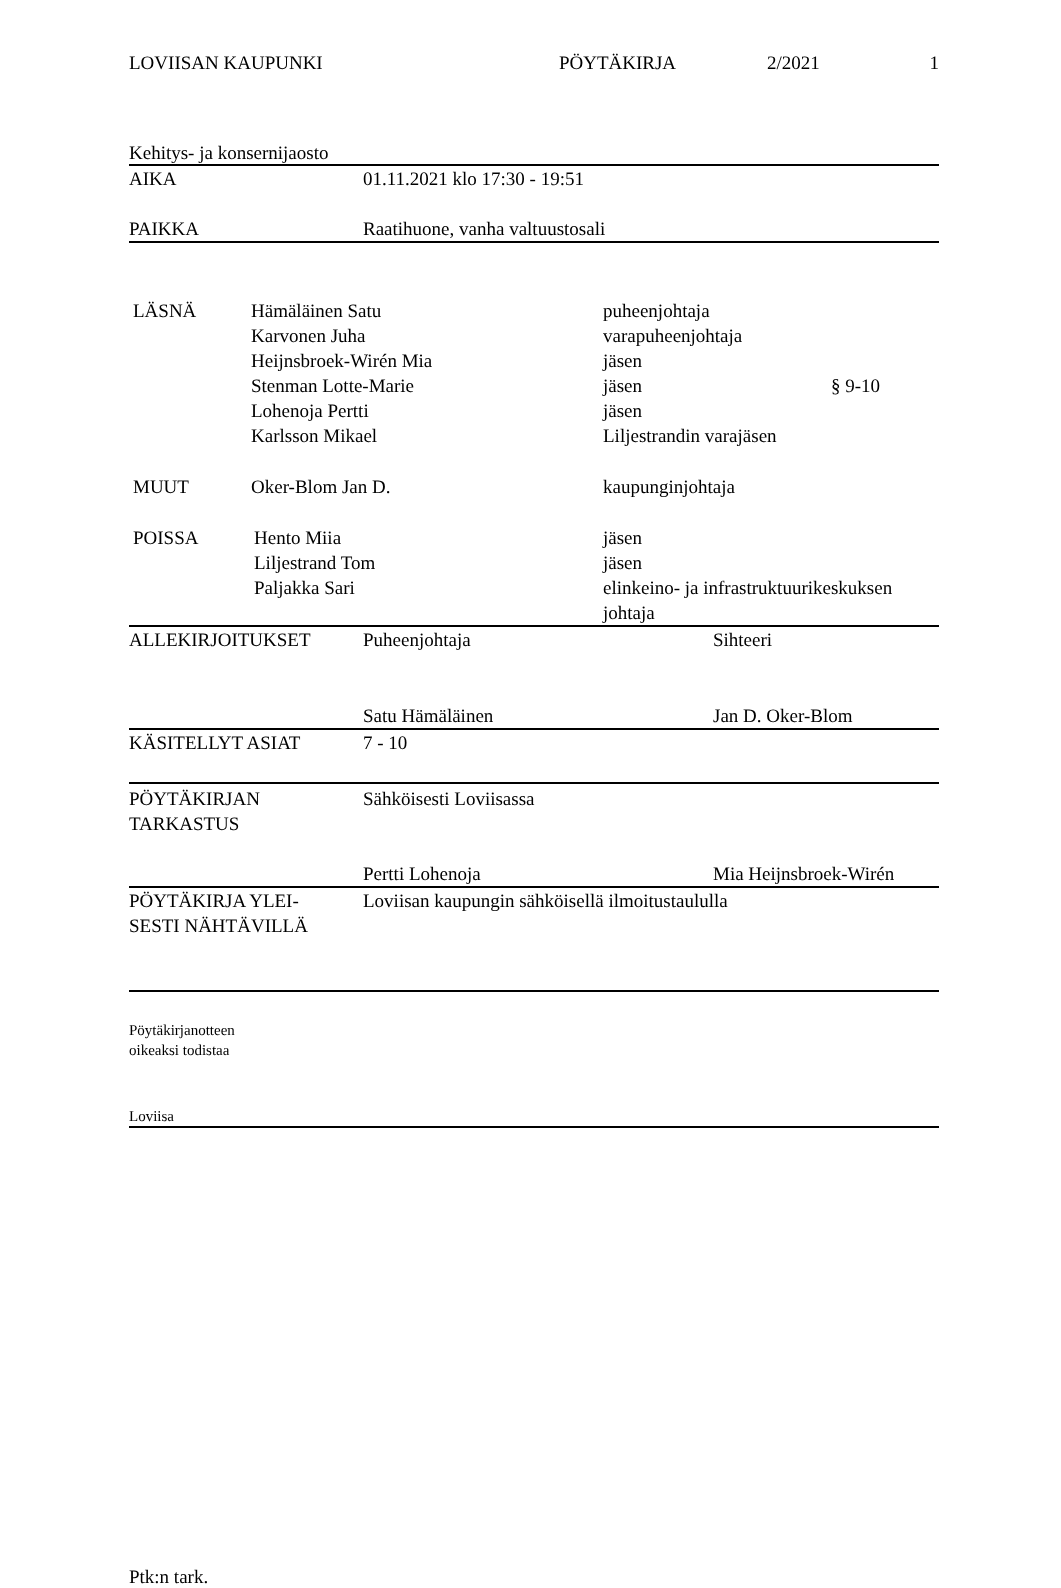LOVIISAN KAUPUNKI PÖYTÄKIRJA 2/2021 1
Kehitys- ja konsernijaosto
| AIKA | 01.11.2021 klo 17:30 - 19:51 |
| PAIKKA | Raatihuone, vanha valtuustosali |
| LÄSNÄ | Hämäläinen Satu Karvonen Juha Heijnsbroek-Wirén Mia Stenman Lotte-Marie Lohenoja Pertti Karlsson Mikael | puheenjohtaja varapuheenjohtaja jäsen jäsen jäsen Liljestrandin varajäsen | § 9-10 |
| MUUT | Oker-Blom Jan D. | kaupunginjohtaja | |
| POISSA | Hento Miia Liljestrand Tom Paljakka Sari | jäsen jäsen elinkeino- ja infrastruktuurikeskuksen johtaja | |
| ALLEKIRJOITUKSET | Puheenjohtaja | Sihteeri |
| | Satu Hämäläinen | Jan D. Oker-Blom |
| KÄSITELLYT ASIAT | 7 - 10 | |
| PÖYTÄKIRJAN TARKASTUS | Sähköisesti Loviisassa | |
| | Pertti Lohenoja | Mia Heijnsbroek-Wirén |
| PÖYTÄKIRJA YLEI- SESTI NÄHTÄVILLÄ | Loviisan kaupungin sähköisellä ilmoitustaululla | |
Pöytäkirjanotteen
oikeaksi todistaa
Loviisa
Ptk:n tark.